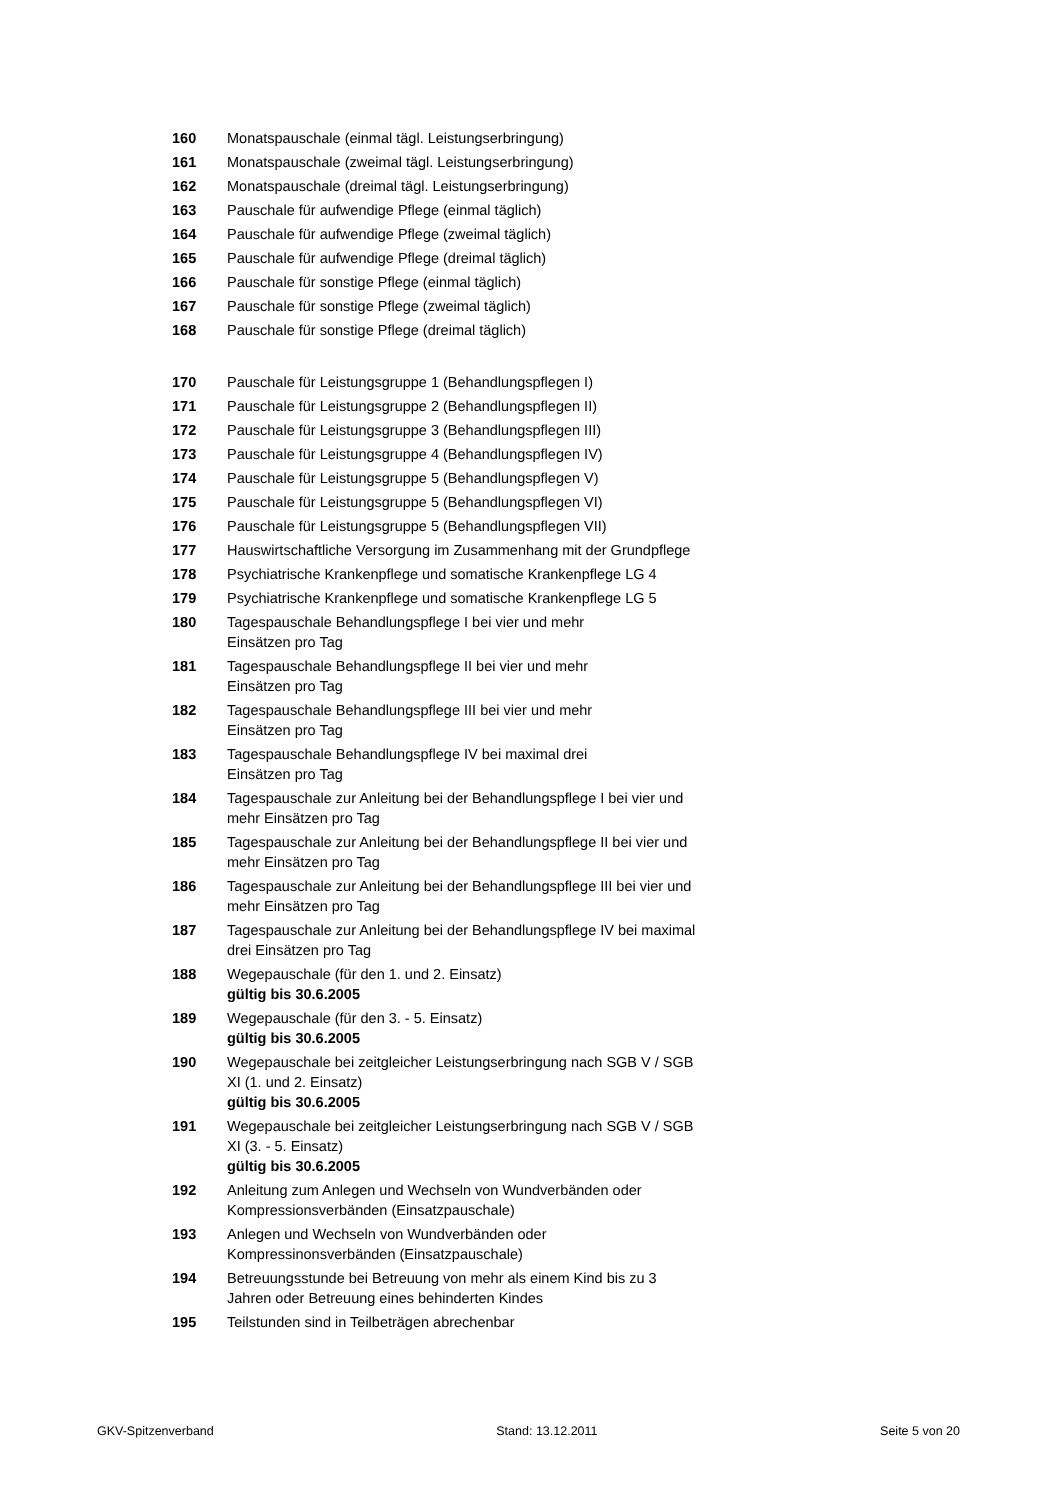| 160 | Monatspauschale (einmal tägl. Leistungserbringung) |
| 161 | Monatspauschale (zweimal tägl. Leistungserbringung) |
| 162 | Monatspauschale (dreimal tägl. Leistungserbringung) |
| 163 | Pauschale für aufwendige Pflege (einmal täglich) |
| 164 | Pauschale für aufwendige Pflege (zweimal täglich) |
| 165 | Pauschale für aufwendige Pflege (dreimal täglich) |
| 166 | Pauschale für sonstige Pflege (einmal täglich) |
| 167 | Pauschale für sonstige Pflege (zweimal täglich) |
| 168 | Pauschale für sonstige Pflege (dreimal täglich) |
| 170 | Pauschale für Leistungsgruppe 1 (Behandlungspflegen I) |
| 171 | Pauschale für Leistungsgruppe 2 (Behandlungspflegen II) |
| 172 | Pauschale für Leistungsgruppe 3 (Behandlungspflegen III) |
| 173 | Pauschale für Leistungsgruppe 4 (Behandlungspflegen IV) |
| 174 | Pauschale für Leistungsgruppe 5 (Behandlungspflegen V) |
| 175 | Pauschale für Leistungsgruppe 5 (Behandlungspflegen VI) |
| 176 | Pauschale für Leistungsgruppe 5 (Behandlungspflegen VII) |
| 177 | Hauswirtschaftliche Versorgung im Zusammenhang mit der Grundpflege |
| 178 | Psychiatrische Krankenpflege und somatische Krankenpflege LG 4 |
| 179 | Psychiatrische Krankenpflege und somatische Krankenpflege LG 5 |
| 180 | Tagespauschale Behandlungspflege I bei vier und mehr Einsätzen pro Tag |
| 181 | Tagespauschale Behandlungspflege II bei vier und mehr Einsätzen pro Tag |
| 182 | Tagespauschale Behandlungspflege III bei vier und mehr Einsätzen pro Tag |
| 183 | Tagespauschale Behandlungspflege IV bei maximal drei Einsätzen pro Tag |
| 184 | Tagespauschale zur Anleitung bei der Behandlungspflege I bei vier und mehr Einsätzen pro Tag |
| 185 | Tagespauschale zur Anleitung bei der Behandlungspflege II bei vier und mehr Einsätzen pro Tag |
| 186 | Tagespauschale zur Anleitung bei der Behandlungspflege III bei vier und mehr Einsätzen pro Tag |
| 187 | Tagespauschale zur Anleitung bei der Behandlungspflege IV bei maximal drei Einsätzen pro Tag |
| 188 | Wegepauschale (für den 1. und 2. Einsatz) gültig bis 30.6.2005 |
| 189 | Wegepauschale (für den 3. - 5. Einsatz) gültig bis 30.6.2005 |
| 190 | Wegepauschale bei zeitgleicher Leistungserbringung nach SGB V / SGB XI (1. und 2. Einsatz) gültig bis 30.6.2005 |
| 191 | Wegepauschale bei zeitgleicher Leistungserbringung nach SGB V / SGB XI (3. - 5. Einsatz) gültig bis 30.6.2005 |
| 192 | Anleitung zum Anlegen und Wechseln von Wundverbänden oder Kompressionsverbänden (Einsatzpauschale) |
| 193 | Anlegen und Wechseln von Wundverbänden oder Kompressinonsverbänden (Einsatzpauschale) |
| 194 | Betreuungsstunde bei Betreuung von mehr als einem Kind bis zu 3 Jahren oder Betreuung eines behinderten Kindes |
| 195 | Teilstunden sind in Teilbeträgen abrechenbar |
GKV-Spitzenverband Stand: 13.12.2011 Seite 5 von 20